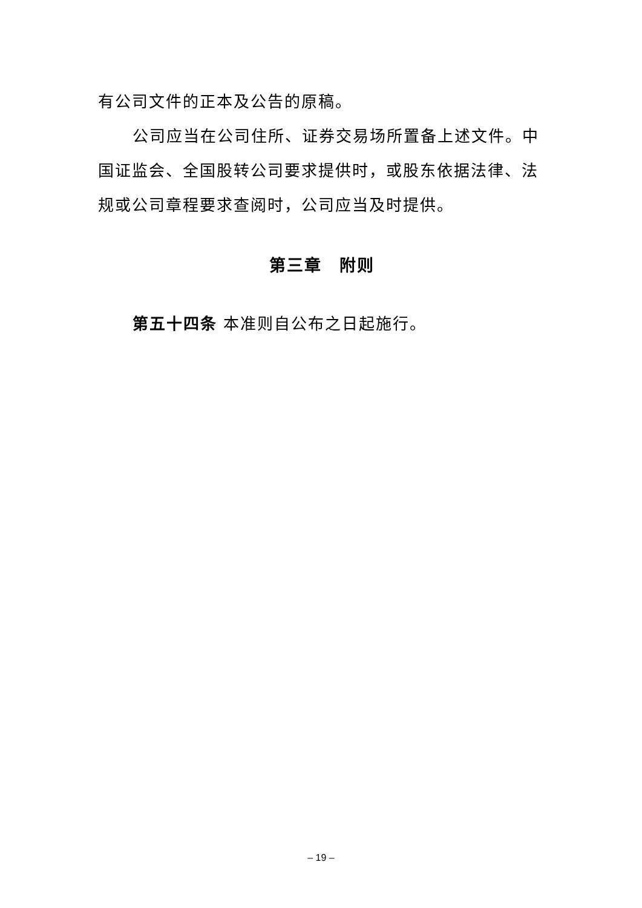有公司文件的正本及公告的原稿。
公司应当在公司住所、证券交易场所置备上述文件。中国证监会、全国股转公司要求提供时，或股东依据法律、法规或公司章程要求查阅时，公司应当及时提供。
第三章　附则
第五十四条 本准则自公布之日起施行。
– 19 –